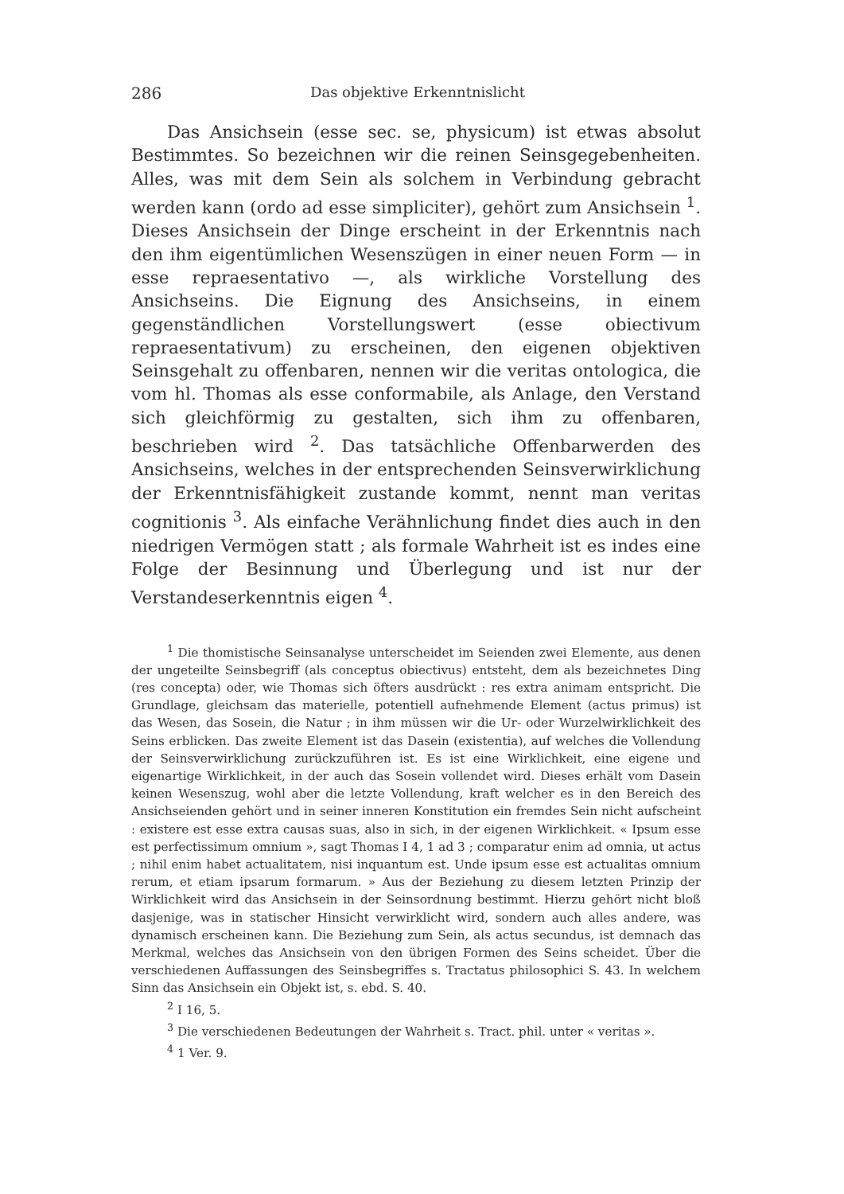286 Das objektive Erkenntnislicht
Das Ansichsein (esse sec. se, physicum) ist etwas absolut Bestimmtes. So bezeichnen wir die reinen Seinsgegebenheiten. Alles, was mit dem Sein als solchem in Verbindung gebracht werden kann (ordo ad esse simpliciter), gehört zum Ansichsein <sup>1</sup>. Dieses Ansichsein der Dinge erscheint in der Erkenntnis nach den ihm eigentümlichen Wesenszügen in einer neuen Form — in esse repraesentativo —, als wirkliche Vorstellung des Ansichseins. Die Eignung des Ansichseins, in einem gegenständlichen Vorstellungswert (esse obiectivum repraesentativum) zu erscheinen, den eigenen objektiven Seinsgehalt zu offenbaren, nennen wir die veritas ontologica, die vom hl. Thomas als esse conformabile, als Anlage, den Verstand sich gleichförmig zu gestalten, sich ihm zu offenbaren, beschrieben wird <sup>2</sup>. Das tatsächliche Offenbarwerden des Ansichseins, welches in der entsprechenden Seinsverwirklichung der Erkenntnisfähigkeit zustande kommt, nennt man veritas cognitionis <sup>3</sup>. Als einfache Verähnlichung findet dies auch in den niedrigen Vermögen statt ; als formale Wahrheit ist es indes eine Folge der Besinnung und Überlegung und ist nur der Verstandeserkenntnis eigen <sup>4</sup>.
<sup>1</sup> Die thomistische Seinsanalyse unterscheidet im Seienden zwei Elemente, aus denen der ungeteilte Seinsbegriff (als conceptus obiectivus) entsteht, dem als bezeichnetes Ding (res concepta) oder, wie Thomas sich öfters ausdrückt : res extra animam entspricht. Die Grundlage, gleichsam das materielle, potentiell aufnehmende Element (actus primus) ist das Wesen, das Sosein, die Natur ; in ihm müssen wir die Ur- oder Wurzelwirklichkeit des Seins erblicken. Das zweite Element ist das Dasein (existentia), auf welches die Vollendung der Seinsverwirklichung zurückzuführen ist. Es ist eine Wirklichkeit, eine eigene und eigenartige Wirklichkeit, in der auch das Sosein vollendet wird. Dieses erhält vom Dasein keinen Wesenszug, wohl aber die letzte Vollendung, kraft welcher es in den Bereich des Ansichseienden gehört und in seiner inneren Konstitution ein fremdes Sein nicht aufscheint : existere est esse extra causas suas, also in sich, in der eigenen Wirklichkeit. « Ipsum esse est perfectissimum omnium », sagt Thomas I 4, 1 ad 3 ; comparatur enim ad omnia, ut actus ; nihil enim habet actualitatem, nisi inquantum est. Unde ipsum esse est actualitas omnium rerum, et etiam ipsarum formarum. » Aus der Beziehung zu diesem letzten Prinzip der Wirklichkeit wird das Ansichsein in der Seinsordnung bestimmt. Hierzu gehört nicht bloß dasjenige, was in statischer Hinsicht verwirklicht wird, sondern auch alles andere, was dynamisch erscheinen kann. Die Beziehung zum Sein, als actus secundus, ist demnach das Merkmal, welches das Ansichsein von den übrigen Formen des Seins scheidet. Über die verschiedenen Auffassungen des Seinsbegriffes s. Tractatus philosophici S. 43. In welchem Sinn das Ansichsein ein Objekt ist, s. ebd. S. 40.
<sup>2</sup> I 16, 5.
<sup>3</sup> Die verschiedenen Bedeutungen der Wahrheit s. Tract. phil. unter « veritas ».
<sup>4</sup> 1 Ver. 9.